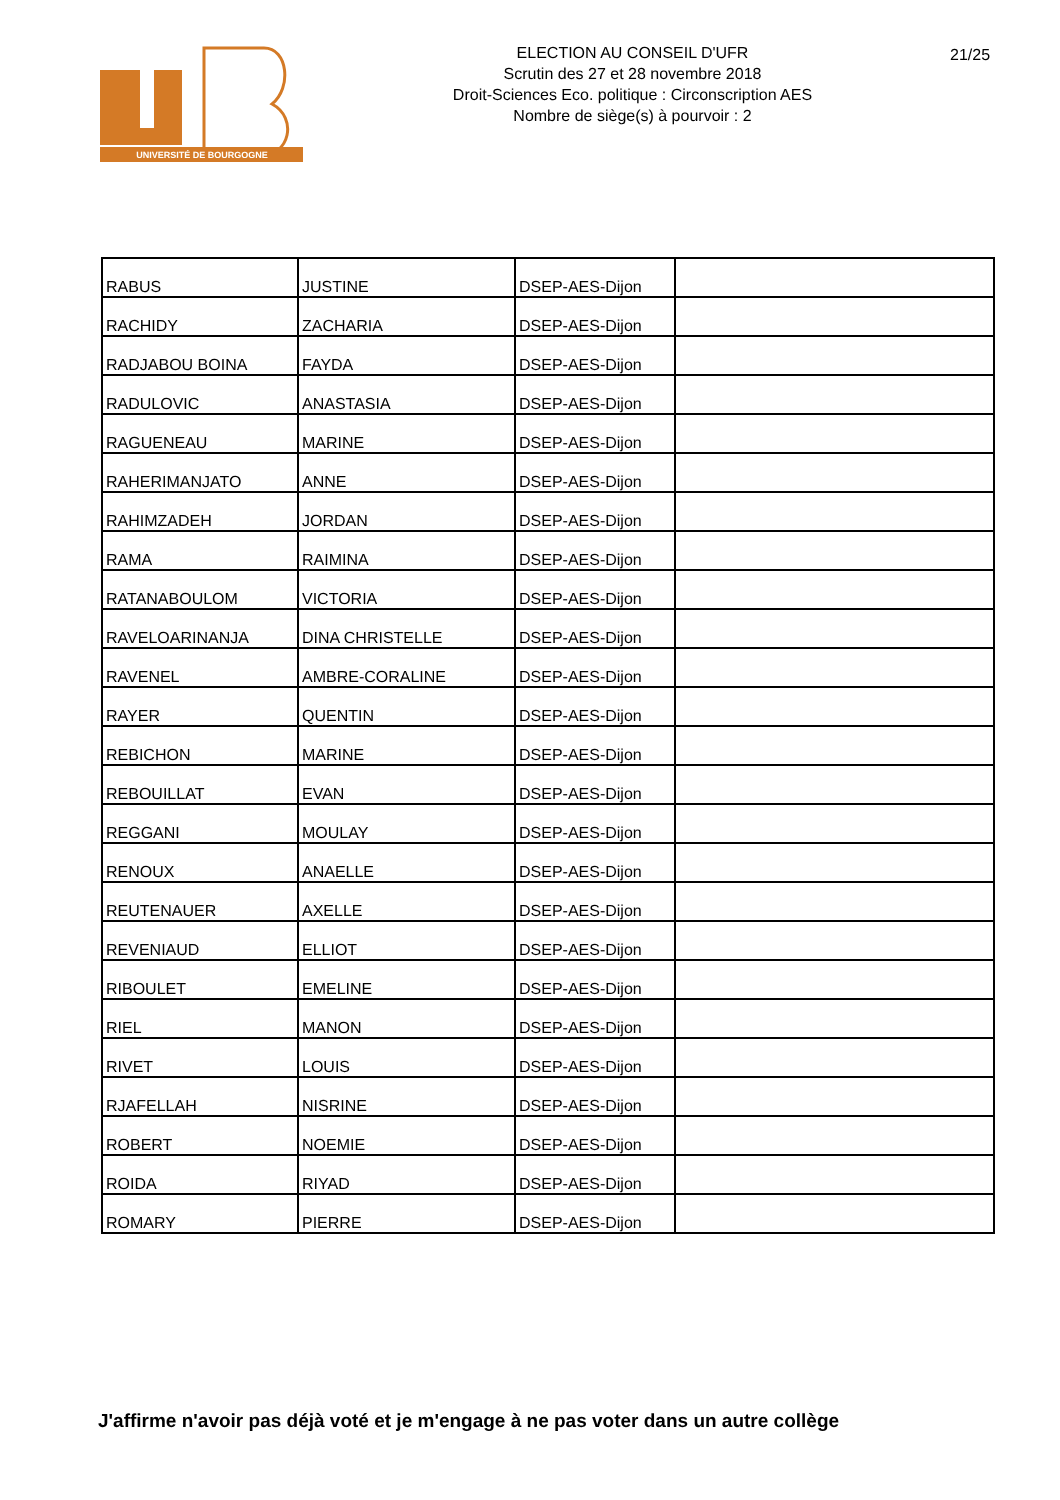UNIVERSITÉ DE BOURGOGNE
ELECTION AU CONSEIL D'UFR
Scrutin des 27 et 28 novembre 2018
Droit-Sciences Eco. politique : Circonscription AES
Nombre de siège(s) à pourvoir : 2
21/25
| RABUS | JUSTINE | DSEP-AES-Dijon | |
| RACHIDY | ZACHARIA | DSEP-AES-Dijon | |
| RADJABOU BOINA | FAYDA | DSEP-AES-Dijon | |
| RADULOVIC | ANASTASIA | DSEP-AES-Dijon | |
| RAGUENEAU | MARINE | DSEP-AES-Dijon | |
| RAHERIMANJATO | ANNE | DSEP-AES-Dijon | |
| RAHIMZADEH | JORDAN | DSEP-AES-Dijon | |
| RAMA | RAIMINA | DSEP-AES-Dijon | |
| RATANABOULOM | VICTORIA | DSEP-AES-Dijon | |
| RAVELOARINANJA | DINA CHRISTELLE | DSEP-AES-Dijon | |
| RAVENEL | AMBRE-CORALINE | DSEP-AES-Dijon | |
| RAYER | QUENTIN | DSEP-AES-Dijon | |
| REBICHON | MARINE | DSEP-AES-Dijon | |
| REBOUILLAT | EVAN | DSEP-AES-Dijon | |
| REGGANI | MOULAY | DSEP-AES-Dijon | |
| RENOUX | ANAELLE | DSEP-AES-Dijon | |
| REUTENAUER | AXELLE | DSEP-AES-Dijon | |
| REVENIAUD | ELLIOT | DSEP-AES-Dijon | |
| RIBOULET | EMELINE | DSEP-AES-Dijon | |
| RIEL | MANON | DSEP-AES-Dijon | |
| RIVET | LOUIS | DSEP-AES-Dijon | |
| RJAFELLAH | NISRINE | DSEP-AES-Dijon | |
| ROBERT | NOEMIE | DSEP-AES-Dijon | |
| ROIDA | RIYAD | DSEP-AES-Dijon | |
| ROMARY | PIERRE | DSEP-AES-Dijon | |
J'affirme n'avoir pas déjà voté et je m'engage à ne pas voter dans un autre collège